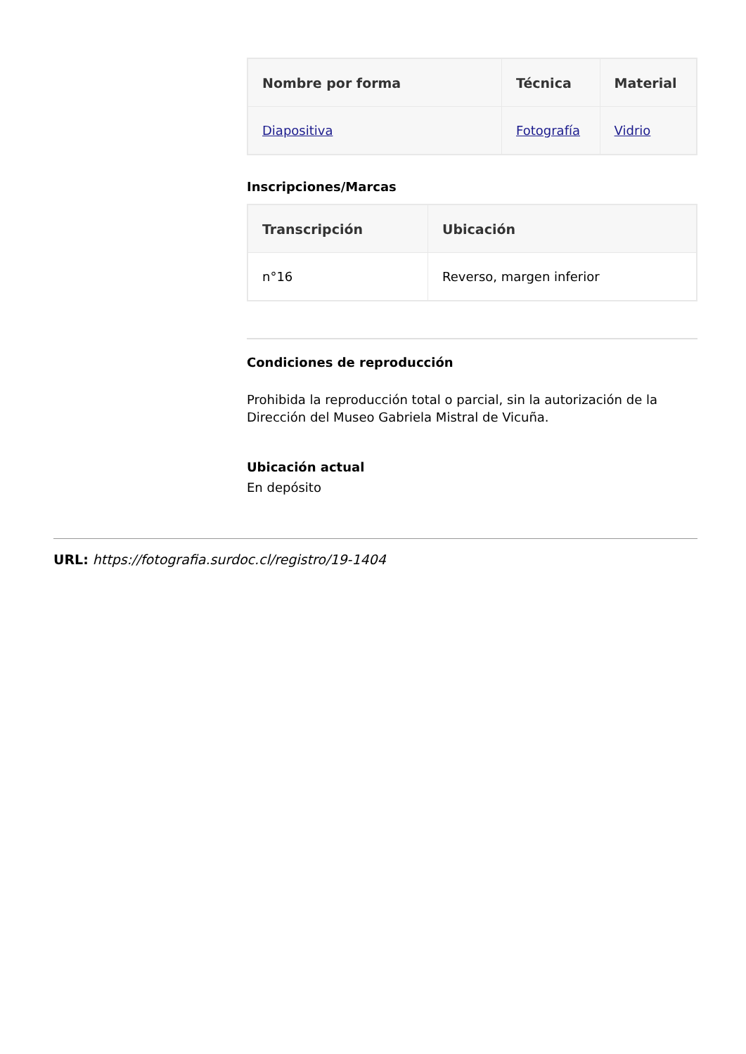| Nombre por forma | Técnica | Material |
| --- | --- | --- |
| Diapositiva | Fotografía | Vidrio |
Inscripciones/Marcas
| Transcripción | Ubicación |
| --- | --- |
| n°16 | Reverso, margen inferior |
Condiciones de reproducción
Prohibida la reproducción total o parcial, sin la autorización de la Dirección del Museo Gabriela Mistral de Vicuña.
Ubicación actual
En depósito
URL: https://fotografia.surdoc.cl/registro/19-1404